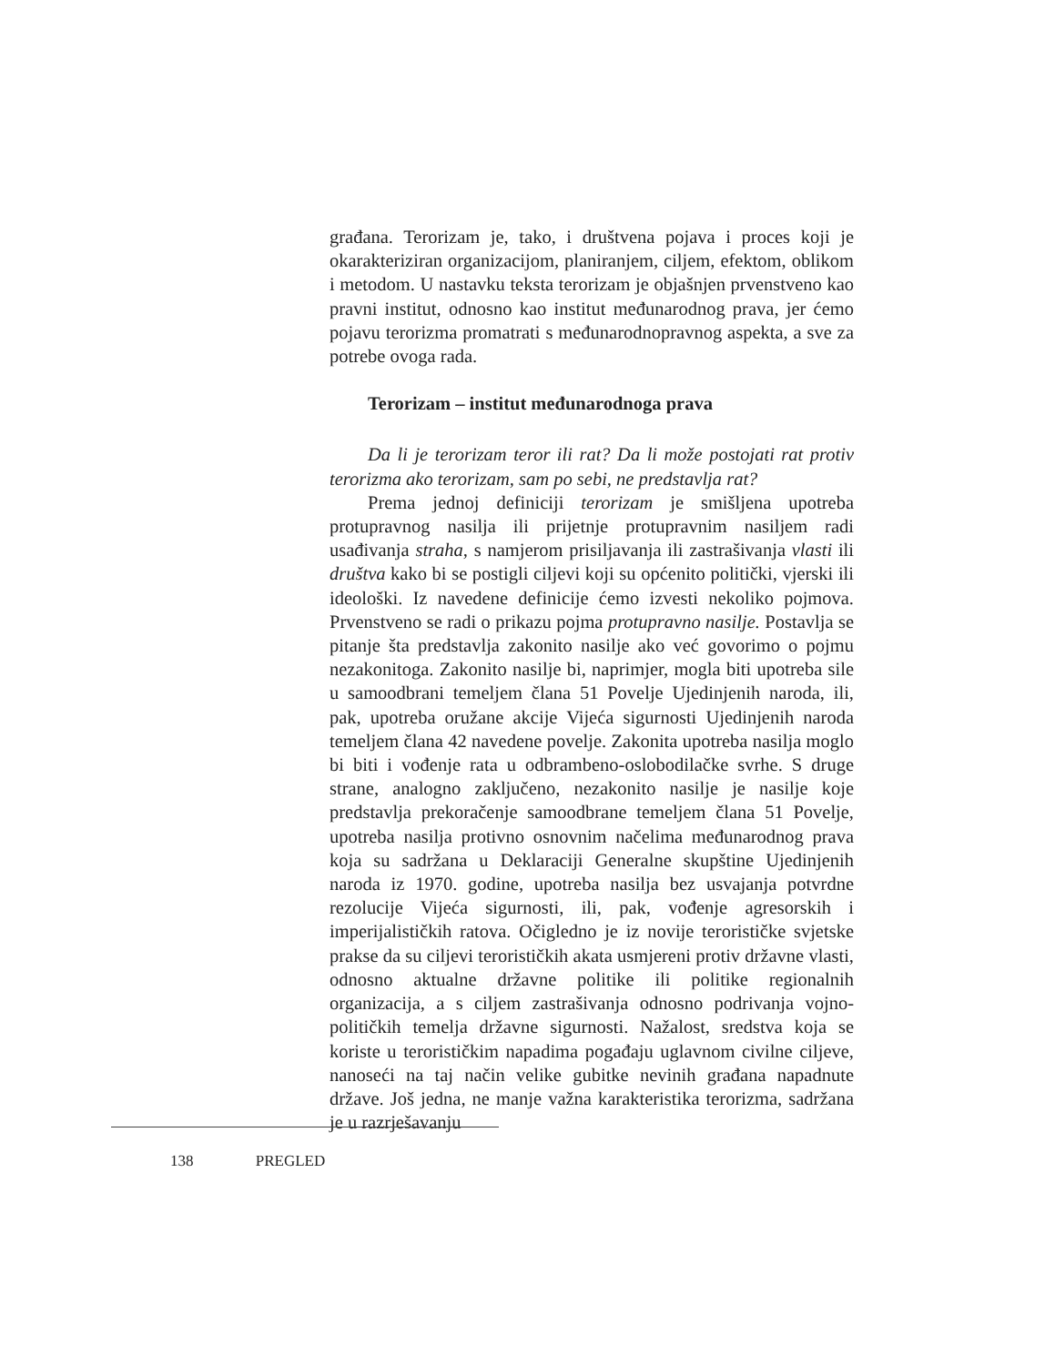građana. Terorizam je, tako, i društvena pojava i proces koji je okarakteriziran organizacijom, planiranjem, ciljem, efektom, oblikom i metodom. U nastavku teksta terorizam je objašnjen prvenstveno kao pravni institut, odnosno kao institut međunarodnog prava, jer ćemo pojavu terorizma promatrati s međunarodnopravnog aspekta, a sve za potrebe ovoga rada.
Terorizam – institut međunarodnoga prava
Da li je terorizam teror ili rat? Da li može postojati rat protiv terorizma ako terorizam, sam po sebi, ne predstavlja rat?
Prema jednoj definiciji terorizam je smišljena upotreba protupravnog nasilja ili prijetnje protupravnim nasiljem radi usađivanja straha, s namjerom prisiljavanja ili zastrašivanja vlasti ili društva kako bi se postigli ciljevi koji su općenito politički, vjerski ili ideološki. Iz navedene definicije ćemo izvesti nekoliko pojmova. Prvenstveno se radi o prikazu pojma protupravno nasilje. Postavlja se pitanje šta predstavlja zakonito nasilje ako već govorimo o pojmu nezakonitoga. Zakonito nasilje bi, naprimjer, mogla biti upotreba sile u samoodbrani temeljem člana 51 Povelje Ujedinjenih naroda, ili, pak, upotreba oružane akcije Vijeća sigurnosti Ujedinjenih naroda temeljem člana 42 navedene povelje. Zakonita upotreba nasilja moglo bi biti i vođenje rata u odbrambeno-oslobodilačke svrhe. S druge strane, analogno zaključeno, nezakonito nasilje je nasilje koje predstavlja prekoračenje samoodbrane temeljem člana 51 Povelje, upotreba nasilja protivno osnovnim načelima međunarodnog prava koja su sadržana u Deklaraciji Generalne skupštine Ujedinjenih naroda iz 1970. godine, upotreba nasilja bez usvajanja potvrdne rezolucije Vijeća sigurnosti, ili, pak, vođenje agresorskih i imperijalističkih ratova. Očigledno je iz novije terorističke svjetske prakse da su ciljevi terorističkih akata usmjereni protiv državne vlasti, odnosno aktualne državne politike ili politike regionalnih organizacija, a s ciljem zastrašivanja odnosno podrivanja vojno-političkih temelja državne sigurnosti. Nažalost, sredstva koja se koriste u terorističkim napadima pogađaju uglavnom civilne ciljeve, nanoseći na taj način velike gubitke nevinih građana napadnute države. Još jedna, ne manje važna karakteristika terorizma, sadržana je u razrješavanju
138 PREGLED